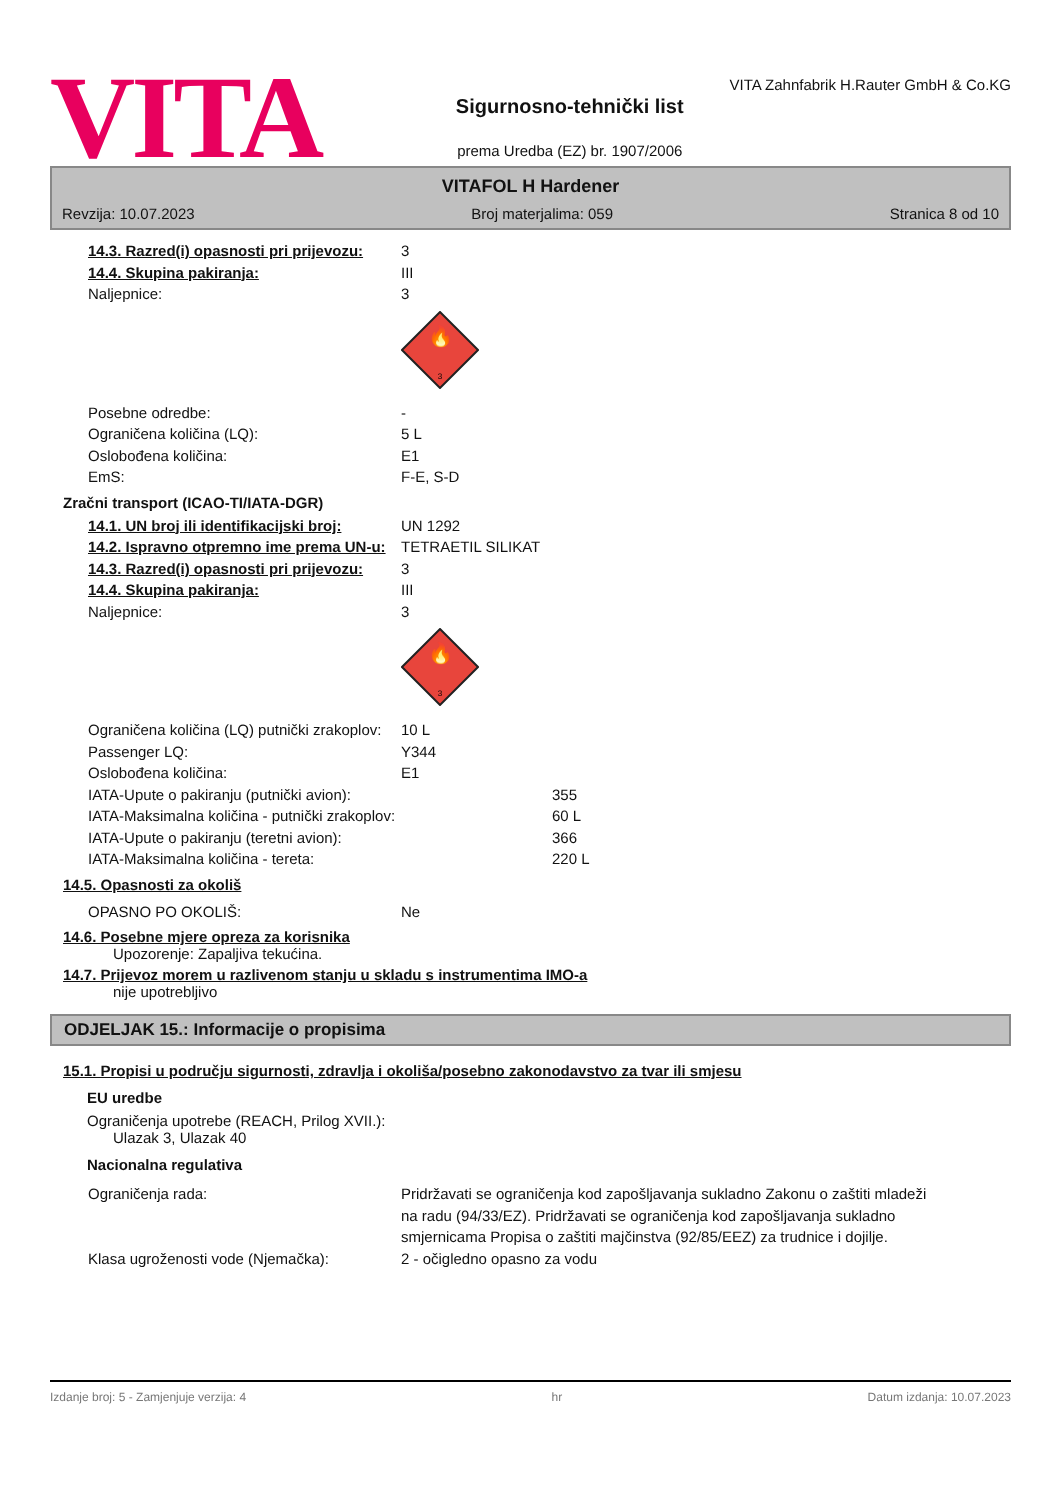VITA
Sigurnosno-tehnički list
prema Uredba (EZ) br. 1907/2006
VITA Zahnfabrik H.Rauter GmbH & Co.KG
VITAFOL H Hardener
Revzija: 10.07.2023 Broj materjalima: 059 Stranica 8 od 10
14.3. Razred(i) opasnosti pri prijevozu:
3
14.4. Skupina pakiranja: III
Naljepnice: 3
🔥
3
Posebne odredbe: -
Ograničena količina (LQ): 5 L
Oslobođena količina: E1
EmS: F-E, S-D
Zračni transport (ICAO-TI/IATA-DGR)
14.1. UN broj ili identifikacijski broj:
UN 1292
14.2. Ispravno otpremno ime prema UN-u:
TETRAETIL SILIKAT
14.3. Razred(i) opasnosti pri prijevozu:
3
14.4. Skupina pakiranja: III
Naljepnice: 3
🔥
3
Ograničena količina (LQ) putnički zrakoplov:
10 L
Passenger LQ: Y344
Oslobođena količina: E1
IATA-Upute o pakiranju (putnički avion): 355
IATA-Maksimalna količina - putnički zrakoplov: 60 L
IATA-Upute o pakiranju (teretni avion): 366
IATA-Maksimalna količina - tereta: 220 L
14.5. Opasnosti za okoliš
OPASNO PO OKOLIŠ: Ne
14.6. Posebne mjere opreza za korisnika
Upozorenje: Zapaljiva tekućina.
14.7. Prijevoz morem u razlivenom stanju u skladu s instrumentima IMO-a
nije upotrebljivo
ODJELJAK 15.: Informacije o propisima
15.1. Propisi u području sigurnosti, zdravlja i okoliša/posebno zakonodavstvo za tvar ili smjesu
EU uredbe
Ograničenja upotrebe (REACH, Prilog XVII.):
Ulazak 3, Ulazak 40
Nacionalna regulativa
Ograničenja rada: Pridržavati se ograničenja kod zapošljavanja sukladno Zakonu o zaštiti mladeži na radu (94/33/EZ). Pridržavati se ograničenja kod zapošljavanja sukladno smjernicama Propisa o zaštiti majčinstva (92/85/EEZ) za trudnice i dojilje.
Klasa ugroženosti vode (Njemačka): 2 - očigledno opasno za vodu
Izdanje broj: 5 - Zamjenjuje verzija: 4 hr Datum izdanja: 10.07.2023